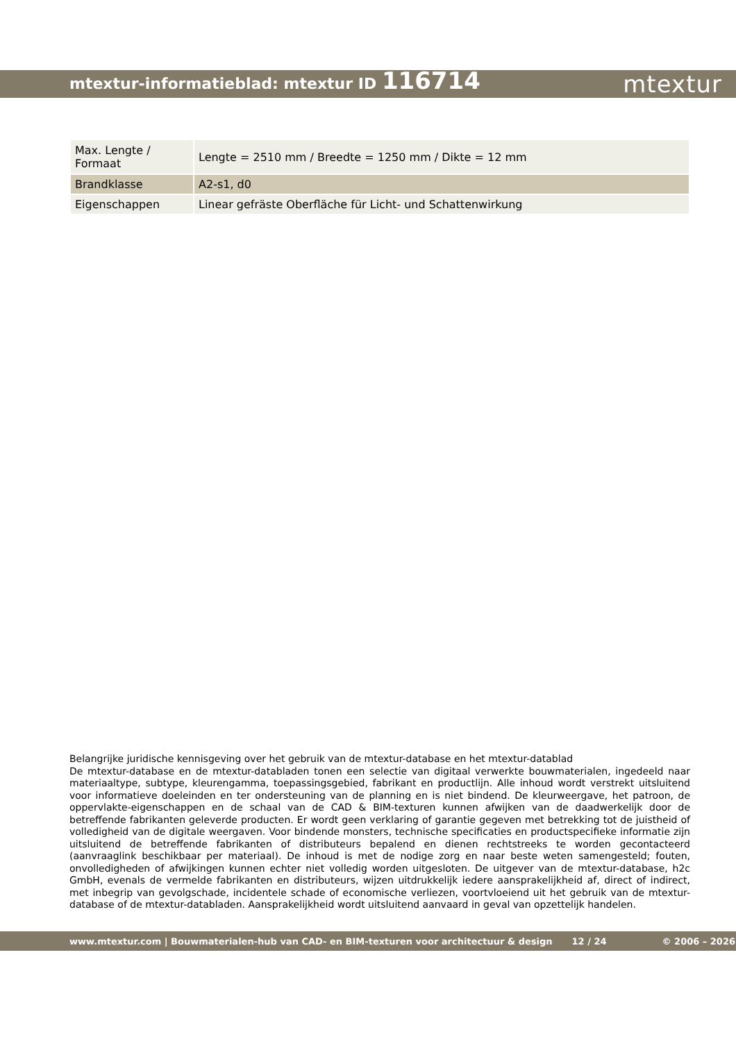mtextur-informatieblad: mtextur ID 116714
mtextur
| Max. Lengte / Formaat | Lengte = 2510 mm / Breedte = 1250 mm / Dikte = 12 mm |
| Brandklasse | A2-s1, d0 |
| Eigenschappen | Linear gefräste Oberfläche für Licht- und Schattenwirkung |
Belangrijke juridische kennisgeving over het gebruik van de mtextur-database en het mtextur-datablad
De mtextur-database en de mtextur-databladen tonen een selectie van digitaal verwerkte bouwmaterialen, ingedeeld naar materiaaltype, subtype, kleurengamma, toepassingsgebied, fabrikant en productlijn. Alle inhoud wordt verstrekt uitsluitend voor informatieve doeleinden en ter ondersteuning van de planning en is niet bindend. De kleurweergave, het patroon, de oppervlakte-eigenschappen en de schaal van de CAD & BIM-texturen kunnen afwijken van de daadwerkelijk door de betreffende fabrikanten geleverde producten. Er wordt geen verklaring of garantie gegeven met betrekking tot de juistheid of volledigheid van de digitale weergaven. Voor bindende monsters, technische specificaties en productspecifieke informatie zijn uitsluitend de betreffende fabrikanten of distributeurs bepalend en dienen rechtstreeks te worden gecontacteerd (aanvraaglink beschikbaar per materiaal). De inhoud is met de nodige zorg en naar beste weten samengesteld; fouten, onvolledigheden of afwijkingen kunnen echter niet volledig worden uitgesloten. De uitgever van de mtextur-database, h2c GmbH, evenals de vermelde fabrikanten en distributeurs, wijzen uitdrukkelijk iedere aansprakelijkheid af, direct of indirect, met inbegrip van gevolgschade, incidentele schade of economische verliezen, voortvloeiend uit het gebruik van de mtextur-database of de mtextur-databladen. Aansprakelijkheid wordt uitsluitend aanvaard in geval van opzettelijk handelen.
www.mtextur.com | Bouwmaterialen-hub van CAD- en BIM-texturen voor architectuur & design 12 / 24 © 2006 – 2026